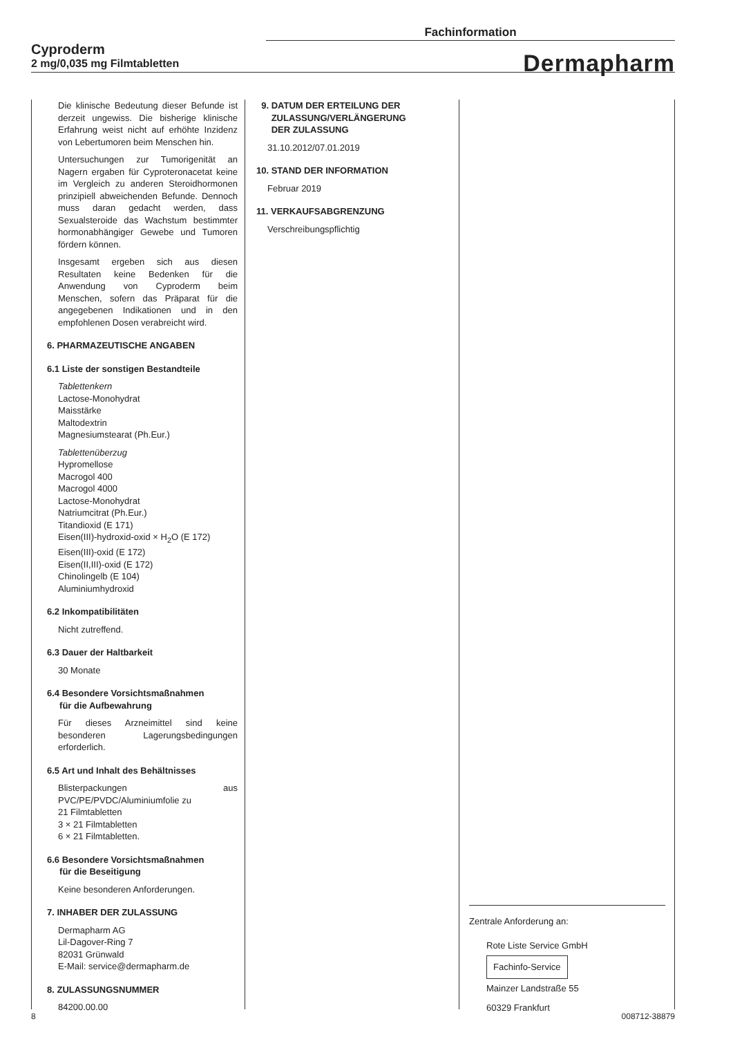Fachinformation
Cyproderm
2 mg/0,035 mg Filmtabletten
Dermapharm
Die klinische Bedeutung dieser Befunde ist derzeit ungewiss. Die bisherige klinische Erfahrung weist nicht auf erhöhte Inzidenz von Lebertumoren beim Menschen hin.
Untersuchungen zur Tumorigenität an Nagern ergaben für Cyproteronacetat keine im Vergleich zu anderen Steroidhormonen prinzipiell abweichenden Befunde. Dennoch muss daran gedacht werden, dass Sexualsteroide das Wachstum bestimmter hormonabhängiger Gewebe und Tumoren fördern können.
Insgesamt ergeben sich aus diesen Resultaten keine Bedenken für die Anwendung von Cyproderm beim Menschen, sofern das Präparat für die angegebenen Indikationen und in den empfohlenen Dosen verabreicht wird.
6. PHARMAZEUTISCHE ANGABEN
6.1 Liste der sonstigen Bestandteile
Tablettenkern
Lactose-Monohydrat
Maisstärke
Maltodextrin
Magnesiumstearat (Ph.Eur.)
Tablettenüberzug
Hypromellose
Macrogol 400
Macrogol 4000
Lactose-Monohydrat
Natriumcitrat (Ph.Eur.)
Titandioxid (E 171)
Eisen(III)-hydroxid-oxid × H<sub>2</sub>O (E 172)
Eisen(III)-oxid (E 172)
Eisen(II,III)-oxid (E 172)
Chinolingelb (E 104)
Aluminiumhydroxid
6.2 Inkompatibilitäten
Nicht zutreffend.
6.3 Dauer der Haltbarkeit
30 Monate
6.4 Besondere Vorsichtsmaßnahmen
für die Aufbewahrung
Für dieses Arzneimittel sind keine besonderen Lagerungsbedingungen erforderlich.
6.5 Art und Inhalt des Behältnisses
Blisterpackungen aus PVC/PE/PVDC/Aluminiumfolie zu
21 Filmtabletten
3 × 21 Filmtabletten
6 × 21 Filmtabletten.
6.6 Besondere Vorsichtsmaßnahmen
für die Beseitigung
Keine besonderen Anforderungen.
7. INHABER DER ZULASSUNG
Dermapharm AG
Lil-Dagover-Ring 7
82031 Grünwald
E-Mail: service@dermapharm.de
8. ZULASSUNGSNUMMER
84200.00.00
9. DATUM DER ERTEILUNG DER
ZULASSUNG/VERLÄNGERUNG
DER ZULASSUNG
31.10.2012/07.01.2019
10. STAND DER INFORMATION
Februar 2019
11. VERKAUFSABGRENZUNG
Verschreibungspflichtig
Zentrale Anforderung an:
Rote Liste Service GmbH
Fachinfo-Service
Mainzer Landstraße 55
60329 Frankfurt
8 008712-38879